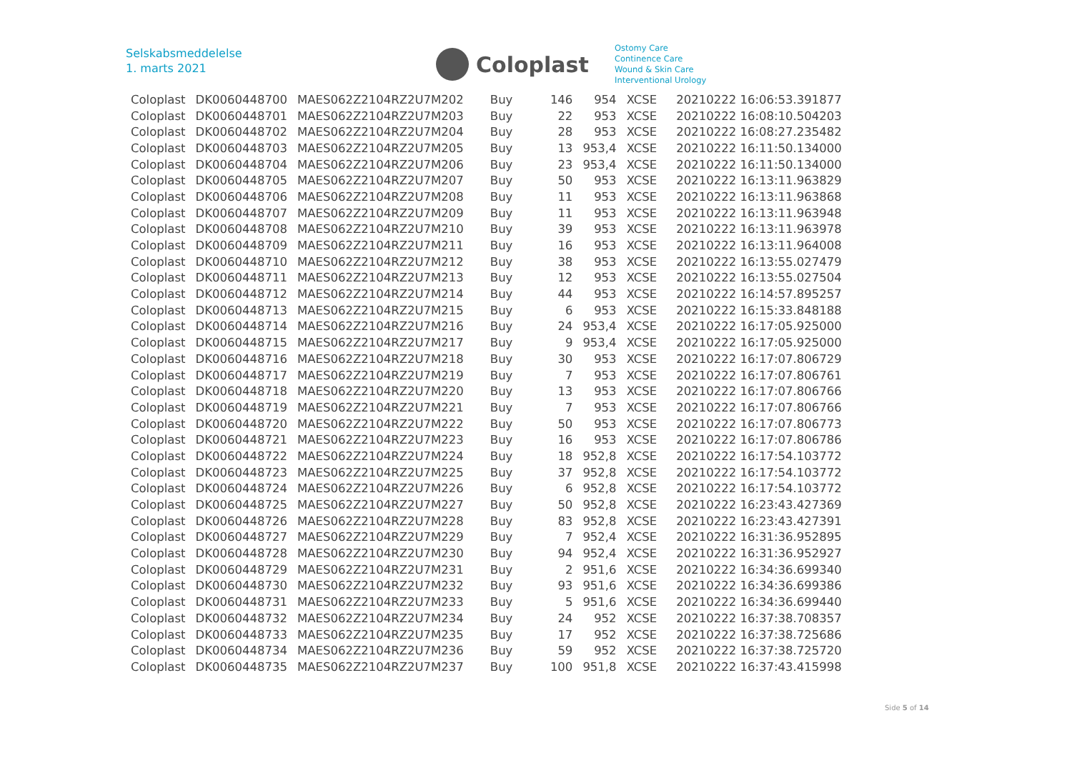Selskabsmeddelelse
1. marts 2021
Coloplast
Ostomy Care
Continence Care
Wound & Skin Care
Interventional Urology
| Coloplast | DK0060448700 | MAES062Z2104RZ2U7M202 | Buy | 146 | 954 | XCSE | 20210222 16:06:53.391877 |
| Coloplast | DK0060448701 | MAES062Z2104RZ2U7M203 | Buy | 22 | 953 | XCSE | 20210222 16:08:10.504203 |
| Coloplast | DK0060448702 | MAES062Z2104RZ2U7M204 | Buy | 28 | 953 | XCSE | 20210222 16:08:27.235482 |
| Coloplast | DK0060448703 | MAES062Z2104RZ2U7M205 | Buy | 13 | 953,4 | XCSE | 20210222 16:11:50.134000 |
| Coloplast | DK0060448704 | MAES062Z2104RZ2U7M206 | Buy | 23 | 953,4 | XCSE | 20210222 16:11:50.134000 |
| Coloplast | DK0060448705 | MAES062Z2104RZ2U7M207 | Buy | 50 | 953 | XCSE | 20210222 16:13:11.963829 |
| Coloplast | DK0060448706 | MAES062Z2104RZ2U7M208 | Buy | 11 | 953 | XCSE | 20210222 16:13:11.963868 |
| Coloplast | DK0060448707 | MAES062Z2104RZ2U7M209 | Buy | 11 | 953 | XCSE | 20210222 16:13:11.963948 |
| Coloplast | DK0060448708 | MAES062Z2104RZ2U7M210 | Buy | 39 | 953 | XCSE | 20210222 16:13:11.963978 |
| Coloplast | DK0060448709 | MAES062Z2104RZ2U7M211 | Buy | 16 | 953 | XCSE | 20210222 16:13:11.964008 |
| Coloplast | DK0060448710 | MAES062Z2104RZ2U7M212 | Buy | 38 | 953 | XCSE | 20210222 16:13:55.027479 |
| Coloplast | DK0060448711 | MAES062Z2104RZ2U7M213 | Buy | 12 | 953 | XCSE | 20210222 16:13:55.027504 |
| Coloplast | DK0060448712 | MAES062Z2104RZ2U7M214 | Buy | 44 | 953 | XCSE | 20210222 16:14:57.895257 |
| Coloplast | DK0060448713 | MAES062Z2104RZ2U7M215 | Buy | 6 | 953 | XCSE | 20210222 16:15:33.848188 |
| Coloplast | DK0060448714 | MAES062Z2104RZ2U7M216 | Buy | 24 | 953,4 | XCSE | 20210222 16:17:05.925000 |
| Coloplast | DK0060448715 | MAES062Z2104RZ2U7M217 | Buy | 9 | 953,4 | XCSE | 20210222 16:17:05.925000 |
| Coloplast | DK0060448716 | MAES062Z2104RZ2U7M218 | Buy | 30 | 953 | XCSE | 20210222 16:17:07.806729 |
| Coloplast | DK0060448717 | MAES062Z2104RZ2U7M219 | Buy | 7 | 953 | XCSE | 20210222 16:17:07.806761 |
| Coloplast | DK0060448718 | MAES062Z2104RZ2U7M220 | Buy | 13 | 953 | XCSE | 20210222 16:17:07.806766 |
| Coloplast | DK0060448719 | MAES062Z2104RZ2U7M221 | Buy | 7 | 953 | XCSE | 20210222 16:17:07.806766 |
| Coloplast | DK0060448720 | MAES062Z2104RZ2U7M222 | Buy | 50 | 953 | XCSE | 20210222 16:17:07.806773 |
| Coloplast | DK0060448721 | MAES062Z2104RZ2U7M223 | Buy | 16 | 953 | XCSE | 20210222 16:17:07.806786 |
| Coloplast | DK0060448722 | MAES062Z2104RZ2U7M224 | Buy | 18 | 952,8 | XCSE | 20210222 16:17:54.103772 |
| Coloplast | DK0060448723 | MAES062Z2104RZ2U7M225 | Buy | 37 | 952,8 | XCSE | 20210222 16:17:54.103772 |
| Coloplast | DK0060448724 | MAES062Z2104RZ2U7M226 | Buy | 6 | 952,8 | XCSE | 20210222 16:17:54.103772 |
| Coloplast | DK0060448725 | MAES062Z2104RZ2U7M227 | Buy | 50 | 952,8 | XCSE | 20210222 16:23:43.427369 |
| Coloplast | DK0060448726 | MAES062Z2104RZ2U7M228 | Buy | 83 | 952,8 | XCSE | 20210222 16:23:43.427391 |
| Coloplast | DK0060448727 | MAES062Z2104RZ2U7M229 | Buy | 7 | 952,4 | XCSE | 20210222 16:31:36.952895 |
| Coloplast | DK0060448728 | MAES062Z2104RZ2U7M230 | Buy | 94 | 952,4 | XCSE | 20210222 16:31:36.952927 |
| Coloplast | DK0060448729 | MAES062Z2104RZ2U7M231 | Buy | 2 | 951,6 | XCSE | 20210222 16:34:36.699340 |
| Coloplast | DK0060448730 | MAES062Z2104RZ2U7M232 | Buy | 93 | 951,6 | XCSE | 20210222 16:34:36.699386 |
| Coloplast | DK0060448731 | MAES062Z2104RZ2U7M233 | Buy | 5 | 951,6 | XCSE | 20210222 16:34:36.699440 |
| Coloplast | DK0060448732 | MAES062Z2104RZ2U7M234 | Buy | 24 | 952 | XCSE | 20210222 16:37:38.708357 |
| Coloplast | DK0060448733 | MAES062Z2104RZ2U7M235 | Buy | 17 | 952 | XCSE | 20210222 16:37:38.725686 |
| Coloplast | DK0060448734 | MAES062Z2104RZ2U7M236 | Buy | 59 | 952 | XCSE | 20210222 16:37:38.725720 |
| Coloplast | DK0060448735 | MAES062Z2104RZ2U7M237 | Buy | 100 | 951,8 | XCSE | 20210222 16:37:43.415998 |
Side 5 of 14